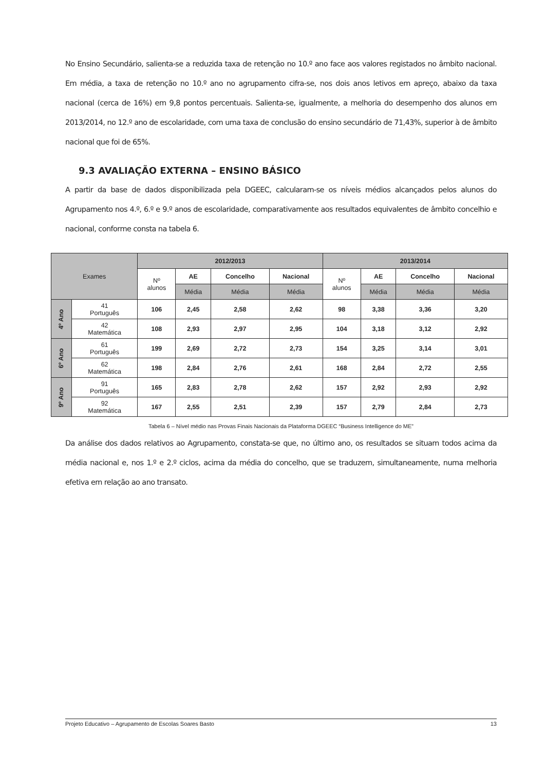No Ensino Secundário, salienta-se a reduzida taxa de retenção no 10.º ano face aos valores registados no âmbito nacional. Em média, a taxa de retenção no 10.º ano no agrupamento cifra-se, nos dois anos letivos em apreço, abaixo da taxa nacional (cerca de 16%) em 9,8 pontos percentuais. Salienta-se, igualmente, a melhoria do desempenho dos alunos em 2013/2014, no 12.º ano de escolaridade, com uma taxa de conclusão do ensino secundário de 71,43%, superior à de âmbito nacional que foi de 65%.
9.3 AVALIAÇÃO EXTERNA – ENSINO BÁSICO
A partir da base de dados disponibilizada pela DGEEC, calcularam-se os níveis médios alcançados pelos alunos do Agrupamento nos 4.º, 6.º e 9.º anos de escolaridade, comparativamente aos resultados equivalentes de âmbito concelhio e nacional, conforme consta na tabela 6.
| Exames | | 2012/2013 | | | | 2013/2014 | | | |
| --- | --- | --- | --- | --- | --- | --- | --- | --- | --- |
| | | Nº alunos | AE | Concelho | Nacional | Nº alunos | AE | Concelho | Nacional |
| | | | Média | Média | Média | | Média | Média | Média |
| 4º Ano | 41 Português | 106 | 2,45 | 2,58 | 2,62 | 98 | 3,38 | 3,36 | 3,20 |
| | 42 Matemática | 108 | 2,93 | 2,97 | 2,95 | 104 | 3,18 | 3,12 | 2,92 |
| 6º Ano | 61 Português | 199 | 2,69 | 2,72 | 2,73 | 154 | 3,25 | 3,14 | 3,01 |
| | 62 Matemática | 198 | 2,84 | 2,76 | 2,61 | 168 | 2,84 | 2,72 | 2,55 |
| 9º Ano | 91 Português | 165 | 2,83 | 2,78 | 2,62 | 157 | 2,92 | 2,93 | 2,92 |
| | 92 Matemática | 167 | 2,55 | 2,51 | 2,39 | 157 | 2,79 | 2,84 | 2,73 |
Tabela 6 – Nível médio nas Provas Finais Nacionais da Plataforma DGEEC “Business Intelligence do ME”
Da análise dos dados relativos ao Agrupamento, constata-se que, no último ano, os resultados se situam todos acima da média nacional e, nos 1.º e 2.º ciclos, acima da média do concelho, que se traduzem, simultaneamente, numa melhoria efetiva em relação ao ano transato.
Projeto Educativo – Agrupamento de Escolas Soares Basto 13